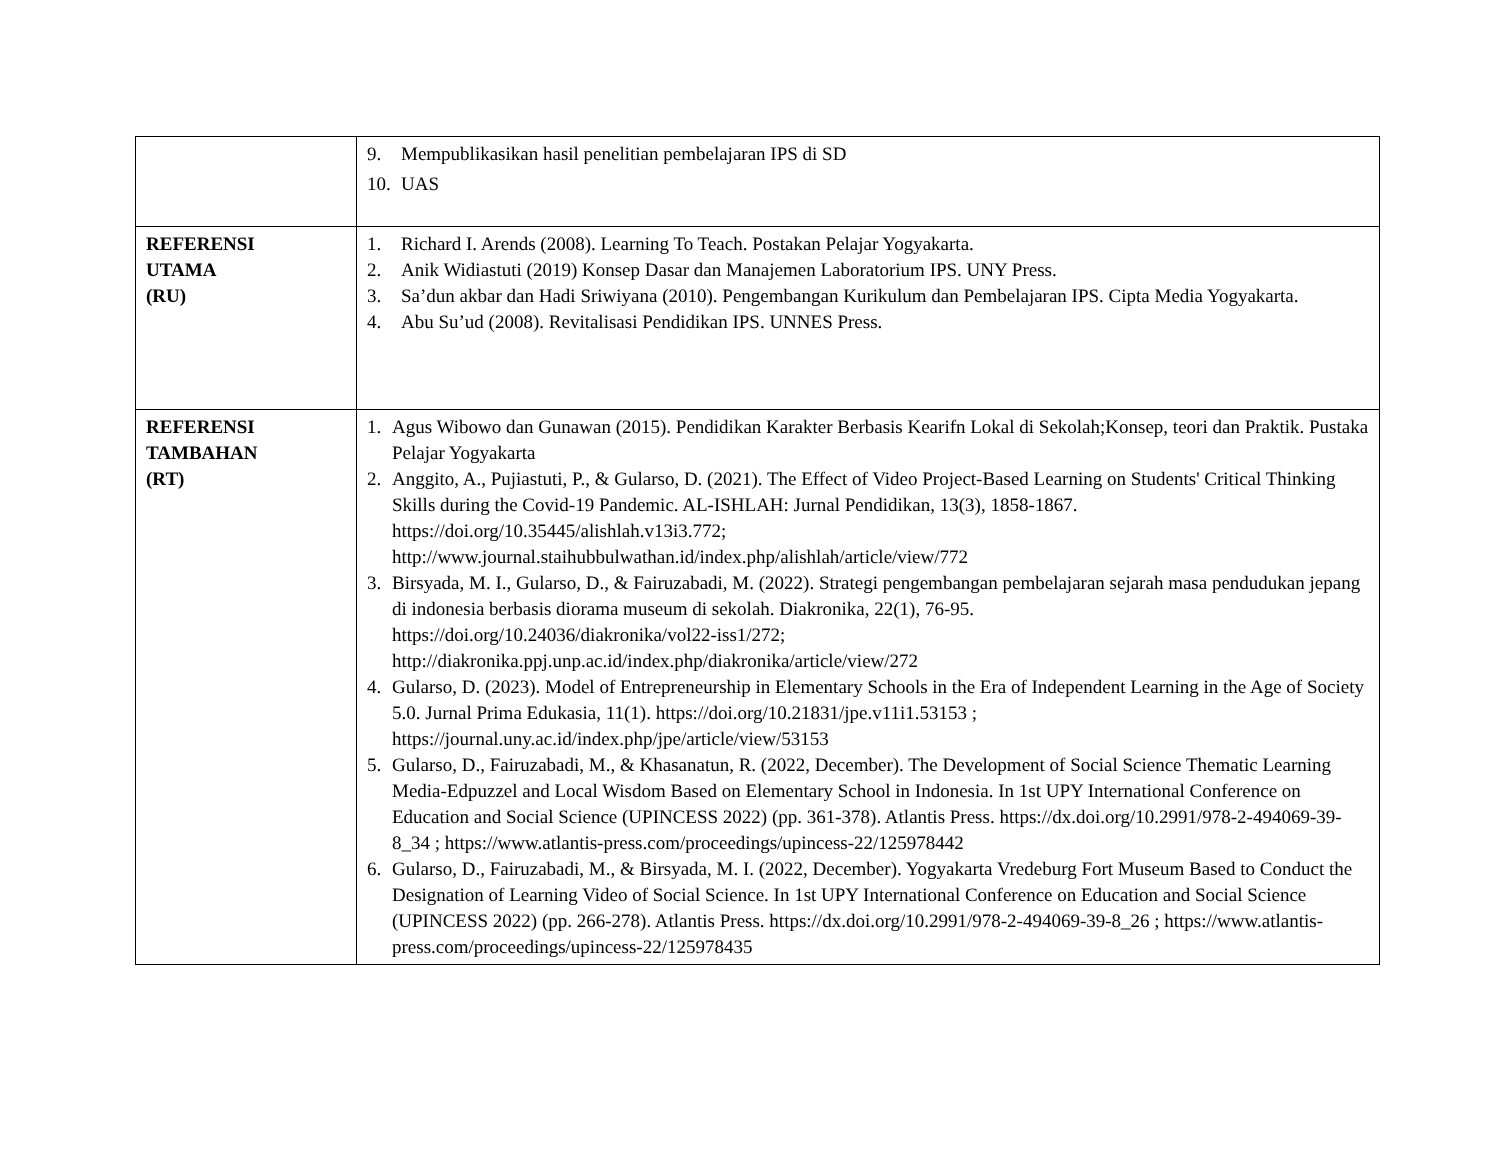| | 9. Mempublikasikan hasil penelitian pembelajaran IPS di SD 10. UAS |
| REFERENSI UTAMA (RU) | 1. Richard I. Arends (2008). Learning To Teach. Postakan Pelajar Yogyakarta. 2. Anik Widiastuti (2019) Konsep Dasar dan Manajemen Laboratorium IPS. UNY Press. 3. Sa’dun akbar dan Hadi Sriwiyana (2010). Pengembangan Kurikulum dan Pembelajaran IPS. Cipta Media Yogyakarta. 4. Abu Su’ud (2008). Revitalisasi Pendidikan IPS. UNNES Press. |
| REFERENSI TAMBAHAN (RT) | 1. Agus Wibowo dan Gunawan (2015). Pendidikan Karakter Berbasis Kearifn Lokal di Sekolah;Konsep, teori dan Praktik. Pustaka Pelajar Yogyakarta 2. Anggito, A., Pujiastuti, P., & Gularso, D. (2021). The Effect of Video Project-Based Learning on Students' Critical Thinking Skills during the Covid-19 Pandemic. AL-ISHLAH: Jurnal Pendidikan, 13(3), 1858-1867. https://doi.org/10.35445/alishlah.v13i3.772; http://www.journal.staihubbulwathan.id/index.php/alishlah/article/view/772 3. Birsyada, M. I., Gularso, D., & Fairuzabadi, M. (2022). Strategi pengembangan pembelajaran sejarah masa pendudukan jepang di indonesia berbasis diorama museum di sekolah. Diakronika, 22(1), 76-95. https://doi.org/10.24036/diakronika/vol22-iss1/272; http://diakronika.ppj.unp.ac.id/index.php/diakronika/article/view/272 4. Gularso, D. (2023). Model of Entrepreneurship in Elementary Schools in the Era of Independent Learning in the Age of Society 5.0. Jurnal Prima Edukasia, 11(1). https://doi.org/10.21831/jpe.v11i1.53153 ; https://journal.uny.ac.id/index.php/jpe/article/view/53153 5. Gularso, D., Fairuzabadi, M., & Khasanatun, R. (2022, December). The Development of Social Science Thematic Learning Media-Edpuzzel and Local Wisdom Based on Elementary School in Indonesia. In 1st UPY International Conference on Education and Social Science (UPINCESS 2022) (pp. 361-378). Atlantis Press. https://dx.doi.org/10.2991/978-2-494069-39-8_34 ; https://www.atlantis-press.com/proceedings/upincess-22/125978442 6. Gularso, D., Fairuzabadi, M., & Birsyada, M. I. (2022, December). Yogyakarta Vredeburg Fort Museum Based to Conduct the Designation of Learning Video of Social Science. In 1st UPY International Conference on Education and Social Science (UPINCESS 2022) (pp. 266-278). Atlantis Press. https://dx.doi.org/10.2991/978-2-494069-39-8_26 ; https://www.atlantis-press.com/proceedings/upincess-22/125978435 |